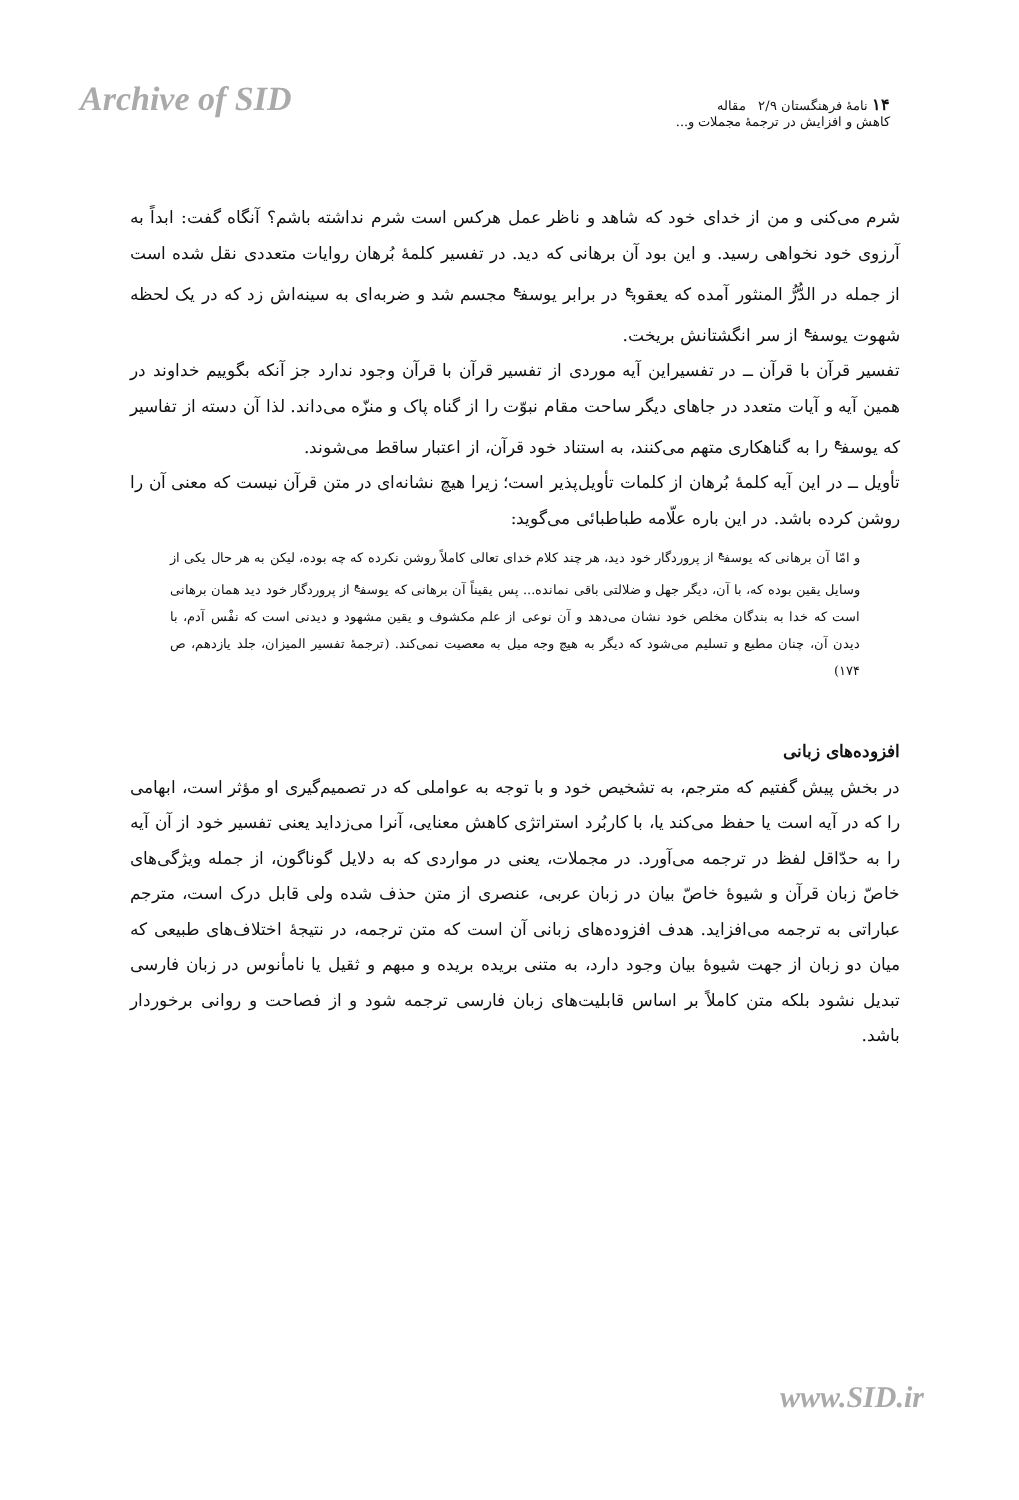Archive of SID
۱۴ نامهٔ فرهنگستان ۲/۹ مقاله
کاهش و افزایش در ترجمهٔ مجملات و...
شرم می‌کنی و من از خدای خود که شاهد و ناظر عمل هرکس است شرم نداشته باشم؟ آنگاه گفت: ابداً به آرزوی خود نخواهی رسید. و این بود آن برهانی که دید. در تفسیر کلمهٔ بُرهان روایات متعددی نقل شده است از جمله در الدُّرُّ المنثور آمده که یعقوب<sup>ع</sup> در برابر یوسف<sup>ع</sup> مجسم شد و ضربه‌ای به سینه‌اش زد که در یک لحظه شهوت یوسف<sup>ع</sup> از سر انگشتانش بریخت.
تفسیر قرآن با قرآن ــ در تفسیراین آیه موردی از تفسیر قرآن با قرآن وجود ندارد جز آنکه بگوییم خداوند در همین آیه و آیات متعدد در جاهای دیگر ساحت مقام نبوّت را از گناه پاک و منزّه می‌داند. لذا آن دسته از تفاسیر که یوسف<sup>ع</sup> را به گناهکاری متهم می‌کنند، به استناد خود قرآن، از اعتبار ساقط می‌شوند.
تأویل ــ در این آیه کلمهٔ بُرهان از کلمات تأویل‌پذیر است؛ زیرا هیچ نشانه‌ای در متن قرآن نیست که معنی آن را روشن کرده باشد. در این باره علّامه طباطبائی می‌گوید:
و امّا آن برهانی که یوسف<sup>ع</sup> از پروردگار خود دید، هر چند کلام خدای تعالی کاملاً روشن نکرده که چه بوده، لیکن به هر حال یکی از وسایل یقین بوده که، با آن، دیگر جهل و ضلالتی باقی نمانده... پس یقیناً آن برهانی که یوسف<sup>ع</sup> از پروردگار خود دید همان برهانی است که خدا به بندگان مخلص خود نشان می‌دهد و آن نوعی از علم مکشوف و یقین مشهود و دیدنی است که نفْس آدم، با دیدن آن، چنان مطیع و تسلیم می‌شود که دیگر به هیچ وجه میل به معصیت نمی‌کند. (ترجمهٔ تفسیر المیزان، جلد یازدهم، ص ۱۷۴)
افزوده‌های زبانی
در بخش پیش گفتیم که مترجم، به تشخیص خود و با توجه به عواملی که در تصمیم‌گیری او مؤثر است، ابهامی را که در آیه است یا حفظ می‌کند یا، با کاربُرد استراتژی کاهش معنایی، آنرا می‌زداید یعنی تفسیر خود از آن آیه را به حدّاقل لفظ در ترجمه می‌آورد. در مجملات، یعنی در مواردی که به دلایل گوناگون، از جمله ویژگی‌های خاصّ زبان قرآن و شیوهٔ خاصّ بیان در زبان عربی، عنصری از متن حذف شده ولی قابل درک است، مترجم عباراتی به ترجمه می‌افزاید. هدف افزوده‌های زبانی آن است که متن ترجمه، در نتیجهٔ اختلاف‌های طبیعی که میان دو زبان از جهت شیوهٔ بیان وجود دارد، به متنی بریده بریده و مبهم و ثقیل یا نامأنوس در زبان فارسی تبدیل نشود بلکه متن کاملاً بر اساس قابلیت‌های زبان فارسی ترجمه شود و از فصاحت و روانی برخوردار باشد.
www.SID.ir